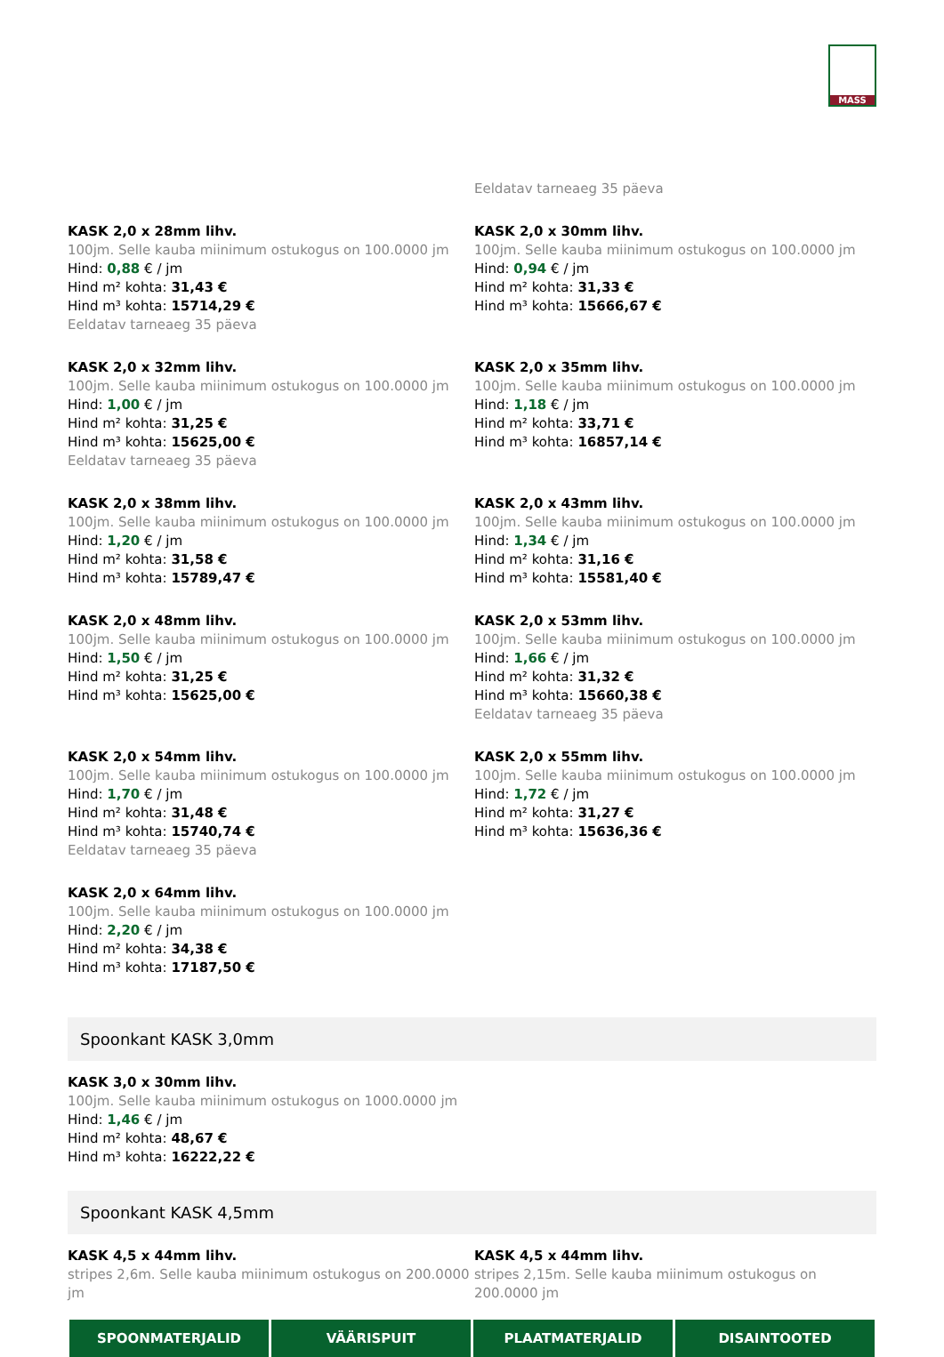MASS
Eeldatav tarneaeg 35 päeva
KASK 2,0 x 28mm lihv.
100jm. Selle kauba miinimum ostukogus on 100.0000 jm
Hind: 0,88 € / jm
Hind m² kohta: 31,43 €
Hind m³ kohta: 15714,29 €
Eeldatav tarneaeg 35 päeva
KASK 2,0 x 30mm lihv.
100jm. Selle kauba miinimum ostukogus on 100.0000 jm
Hind: 0,94 € / jm
Hind m² kohta: 31,33 €
Hind m³ kohta: 15666,67 €
KASK 2,0 x 32mm lihv.
100jm. Selle kauba miinimum ostukogus on 100.0000 jm
Hind: 1,00 € / jm
Hind m² kohta: 31,25 €
Hind m³ kohta: 15625,00 €
Eeldatav tarneaeg 35 päeva
KASK 2,0 x 35mm lihv.
100jm. Selle kauba miinimum ostukogus on 100.0000 jm
Hind: 1,18 € / jm
Hind m² kohta: 33,71 €
Hind m³ kohta: 16857,14 €
KASK 2,0 x 38mm lihv.
100jm. Selle kauba miinimum ostukogus on 100.0000 jm
Hind: 1,20 € / jm
Hind m² kohta: 31,58 €
Hind m³ kohta: 15789,47 €
KASK 2,0 x 43mm lihv.
100jm. Selle kauba miinimum ostukogus on 100.0000 jm
Hind: 1,34 € / jm
Hind m² kohta: 31,16 €
Hind m³ kohta: 15581,40 €
KASK 2,0 x 48mm lihv.
100jm. Selle kauba miinimum ostukogus on 100.0000 jm
Hind: 1,50 € / jm
Hind m² kohta: 31,25 €
Hind m³ kohta: 15625,00 €
KASK 2,0 x 53mm lihv.
100jm. Selle kauba miinimum ostukogus on 100.0000 jm
Hind: 1,66 € / jm
Hind m² kohta: 31,32 €
Hind m³ kohta: 15660,38 €
Eeldatav tarneaeg 35 päeva
KASK 2,0 x 54mm lihv.
100jm. Selle kauba miinimum ostukogus on 100.0000 jm
Hind: 1,70 € / jm
Hind m² kohta: 31,48 €
Hind m³ kohta: 15740,74 €
Eeldatav tarneaeg 35 päeva
KASK 2,0 x 55mm lihv.
100jm. Selle kauba miinimum ostukogus on 100.0000 jm
Hind: 1,72 € / jm
Hind m² kohta: 31,27 €
Hind m³ kohta: 15636,36 €
KASK 2,0 x 64mm lihv.
100jm. Selle kauba miinimum ostukogus on 100.0000 jm
Hind: 2,20 € / jm
Hind m² kohta: 34,38 €
Hind m³ kohta: 17187,50 €
Spoonkant KASK 3,0mm
KASK 3,0 x 30mm lihv.
100jm. Selle kauba miinimum ostukogus on 1000.0000 jm
Hind: 1,46 € / jm
Hind m² kohta: 48,67 €
Hind m³ kohta: 16222,22 €
Spoonkant KASK 4,5mm
KASK 4,5 x 44mm lihv.
stripes 2,6m. Selle kauba miinimum ostukogus on 200.0000 jm
KASK 4,5 x 44mm lihv.
stripes 2,15m. Selle kauba miinimum ostukogus on 200.0000 jm
SPOONMATERJALID VÄÄRISPUIT PLAATMATERJALID DISAINTOOTED